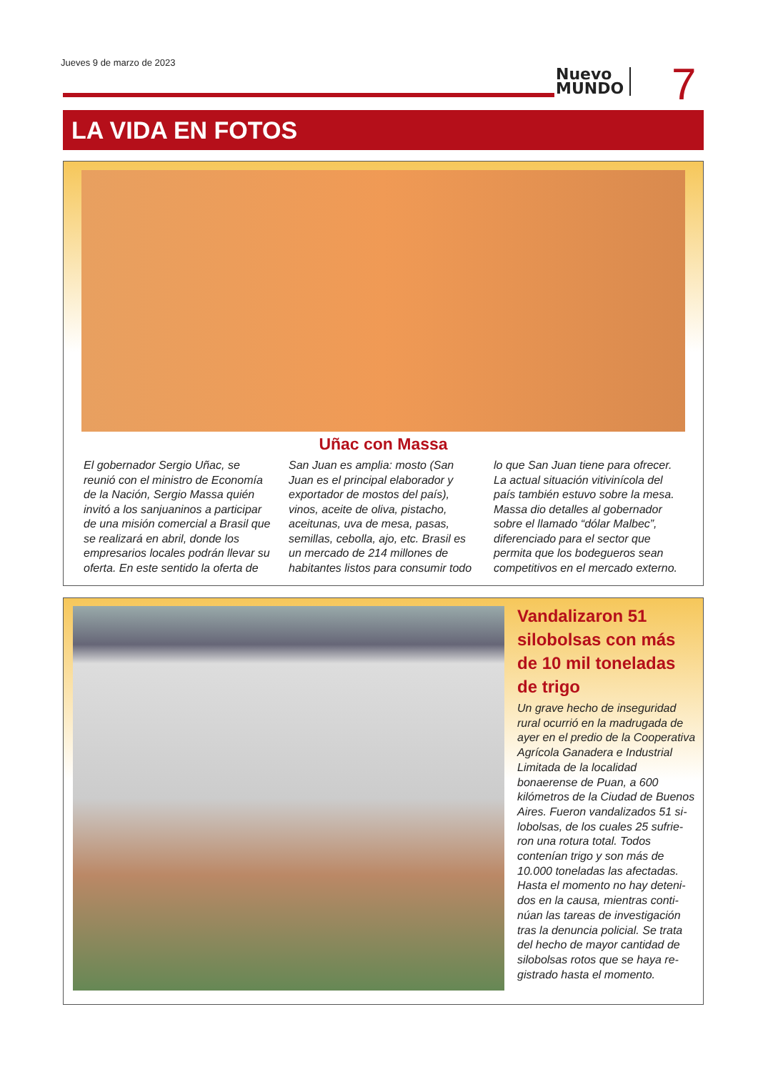Jueves 9 de marzo de 2023
Nuevo
MUNDO
7
LA VIDA EN FOTOS
Uñac con Massa
El gobernador Sergio Uñac, se reunió con el ministro de Economía de la Nación, Sergio Massa quién invitó a los sanjuaninos a participar de una misión comercial a Brasil que se realizará en abril, donde los empresarios locales podrán llevar su oferta. En este sentido la oferta de San Juan es amplia: mosto (San Juan es el principal elaborador y exportador de mostos del país), vinos, aceite de oliva, pistacho, aceitunas, uva de mesa, pasas, semillas, cebolla, ajo, etc. Brasil es un mercado de 214 millones de habitantes listos para consumir todo lo que San Juan tiene para ofrecer. La actual situación vitivinícola del país también estuvo sobre la mesa. Massa dio detalles al gobernador sobre el llamado “dólar Malbec”, diferenciado para el sector que permita que los bodegueros sean competitivos en el mercado externo.
Vandalizaron 51 silobolsas con más de 10 mil toneladas de trigo
Un grave hecho de inseguridad rural ocurrió en la madrugada de ayer en el predio de la Cooperativa Agrícola Ganadera e Industrial Limitada de la localidad bonaerense de Puan, a 600 kilómetros de la Ciudad de Buenos Aires. Fueron vandalizados 51 si-lobolsas, de los cuales 25 sufrie-ron una rotura total. Todos contenían trigo y son más de 10.000 toneladas las afectadas. Hasta el momento no hay deteni-dos en la causa, mientras conti-núan las tareas de investigación tras la denuncia policial. Se trata del hecho de mayor cantidad de silobolsas rotos que se haya re-gistrado hasta el momento.